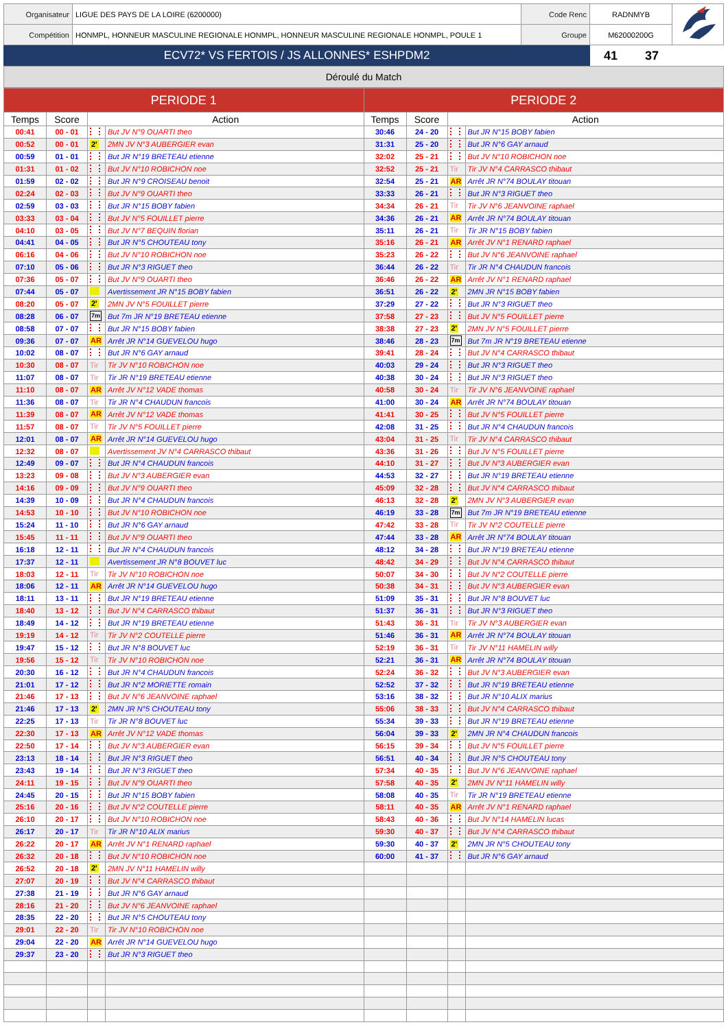| Organisateur | LIGUE DES PAYS DE LA LOIRE (6200000) | Code Renc | RADNMYB | |
| Compétition | HONMPL, HONNEUR MASCULINE REGIONALE HONMPL, HONNEUR MASCULINE REGIONALE HONMPL, POULE 1 | Groupe | M62000200G | |
| ECV72* VS FERTOIS / JS ALLONNES* ESHPDM2 | 41 | 37 | |
Déroulé du Match
| PERIODE 1 | | | | PERIODE 2 | | | |
| --- | --- | --- | --- | --- | --- | --- | --- |
| Temps | Score | Action | | Temps | Score | Action | |
| 00:41 | 00 - 01 | | But JV N°9 OUARTI theo | 30:46 | 24 - 20 | | But JR N°15 BOBY fabien |
| 00:52 | 00 - 01 | 2' | 2MN JV N°3 AUBERGIER evan | 31:31 | 25 - 20 | | But JR N°6 GAY arnaud |
| 00:59 | 01 - 01 | | But JR N°19 BRETEAU etienne | 32:02 | 25 - 21 | | But JV N°10 ROBICHON noe |
| 01:31 | 01 - 02 | | But JV N°10 ROBICHON noe | 32:52 | 25 - 21 | Tir | Tir JV N°4 CARRASCO thibaut |
| 01:59 | 02 - 02 | | But JR N°9 CROISEAU benoit | 32:54 | 25 - 21 | AR | Arrêt JR N°74 BOULAY titouan |
| 02:24 | 02 - 03 | | But JV N°9 OUARTI theo | 33:33 | 26 - 21 | | But JR N°3 RIGUET theo |
| 02:59 | 03 - 03 | | But JR N°15 BOBY fabien | 34:34 | 26 - 21 | Tir | Tir JV N°6 JEANVOINE raphael |
| 03:33 | 03 - 04 | | But JV N°5 FOUILLET pierre | 34:36 | 26 - 21 | AR | Arrêt JR N°74 BOULAY titouan |
| 04:10 | 03 - 05 | | But JV N°7 BEQUIN florian | 35:11 | 26 - 21 | Tir | Tir JR N°15 BOBY fabien |
| 04:41 | 04 - 05 | | But JR N°5 CHOUTEAU tony | 35:16 | 26 - 21 | AR | Arrêt JV N°1 RENARD raphael |
| 06:16 | 04 - 06 | | But JV N°10 ROBICHON noe | 35:23 | 26 - 22 | | But JV N°6 JEANVOINE raphael |
| 07:10 | 05 - 06 | | But JR N°3 RIGUET theo | 36:44 | 26 - 22 | Tir | Tir JR N°4 CHAUDUN francois |
| 07:36 | 05 - 07 | | But JV N°9 OUARTI theo | 36:46 | 26 - 22 | AR | Arrêt JV N°1 RENARD raphael |
| 07:44 | 05 - 07 | | Avertissement JR N°15 BOBY fabien | 36:51 | 26 - 22 | 2' | 2MN JR N°15 BOBY fabien |
| 08:20 | 05 - 07 | 2' | 2MN JV N°5 FOUILLET pierre | 37:29 | 27 - 22 | | But JR N°3 RIGUET theo |
| 08:28 | 06 - 07 | 7m | But 7m JR N°19 BRETEAU etienne | 37:58 | 27 - 23 | | But JV N°5 FOUILLET pierre |
| 08:58 | 07 - 07 | | But JR N°15 BOBY fabien | 38:38 | 27 - 23 | 2' | 2MN JV N°5 FOUILLET pierre |
| 09:36 | 07 - 07 | AR | Arrêt JR N°14 GUEVELOU hugo | 38:46 | 28 - 23 | 7m | But 7m JR N°19 BRETEAU etienne |
| 10:02 | 08 - 07 | | But JR N°6 GAY arnaud | 39:41 | 28 - 24 | | But JV N°4 CARRASCO thibaut |
| 10:30 | 08 - 07 | Tir | Tir JV N°10 ROBICHON noe | 40:03 | 29 - 24 | | But JR N°3 RIGUET theo |
| 11:07 | 08 - 07 | Tir | Tir JR N°19 BRETEAU etienne | 40:38 | 30 - 24 | | But JR N°3 RIGUET theo |
| 11:10 | 08 - 07 | AR | Arrêt JV N°12 VADE thomas | 40:58 | 30 - 24 | Tir | Tir JV N°6 JEANVOINE raphael |
| 11:36 | 08 - 07 | Tir | Tir JR N°4 CHAUDUN francois | 41:00 | 30 - 24 | AR | Arrêt JR N°74 BOULAY titouan |
| 11:39 | 08 - 07 | AR | Arrêt JV N°12 VADE thomas | 41:41 | 30 - 25 | | But JV N°5 FOUILLET pierre |
| 11:57 | 08 - 07 | Tir | Tir JV N°5 FOUILLET pierre | 42:08 | 31 - 25 | | But JR N°4 CHAUDUN francois |
| 12:01 | 08 - 07 | AR | Arrêt JR N°14 GUEVELOU hugo | 43:04 | 31 - 25 | Tir | Tir JV N°4 CARRASCO thibaut |
| 12:32 | 08 - 07 | | Avertissement JV N°4 CARRASCO thibaut | 43:36 | 31 - 26 | | But JV N°5 FOUILLET pierre |
| 12:49 | 09 - 07 | | But JR N°4 CHAUDUN francois | 44:10 | 31 - 27 | | But JV N°3 AUBERGIER evan |
| 13:23 | 09 - 08 | | But JV N°3 AUBERGIER evan | 44:53 | 32 - 27 | | But JR N°19 BRETEAU etienne |
| 14:16 | 09 - 09 | | But JV N°9 OUARTI theo | 45:09 | 32 - 28 | | But JV N°4 CARRASCO thibaut |
| 14:39 | 10 - 09 | | But JR N°4 CHAUDUN francois | 46:13 | 32 - 28 | 2' | 2MN JV N°3 AUBERGIER evan |
| 14:53 | 10 - 10 | | But JV N°10 ROBICHON noe | 46:19 | 33 - 28 | 7m | But 7m JR N°19 BRETEAU etienne |
| 15:24 | 11 - 10 | | But JR N°6 GAY arnaud | 47:42 | 33 - 28 | Tir | Tir JV N°2 COUTELLE pierre |
| 15:45 | 11 - 11 | | But JV N°9 OUARTI theo | 47:44 | 33 - 28 | AR | Arrêt JR N°74 BOULAY titouan |
| 16:18 | 12 - 11 | | But JR N°4 CHAUDUN francois | 48:12 | 34 - 28 | | But JR N°19 BRETEAU etienne |
| 17:37 | 12 - 11 | | Avertissement JR N°8 BOUVET luc | 48:42 | 34 - 29 | | But JV N°4 CARRASCO thibaut |
| 18:03 | 12 - 11 | Tir | Tir JV N°10 ROBICHON noe | 50:07 | 34 - 30 | | But JV N°2 COUTELLE pierre |
| 18:06 | 12 - 11 | AR | Arrêt JR N°14 GUEVELOU hugo | 50:38 | 34 - 31 | | But JV N°3 AUBERGIER evan |
| 18:11 | 13 - 11 | | But JR N°19 BRETEAU etienne | 51:09 | 35 - 31 | | But JR N°8 BOUVET luc |
| 18:40 | 13 - 12 | | But JV N°4 CARRASCO thibaut | 51:37 | 36 - 31 | | But JR N°3 RIGUET theo |
| 18:49 | 14 - 12 | | But JR N°19 BRETEAU etienne | 51:43 | 36 - 31 | Tir | Tir JV N°3 AUBERGIER evan |
| 19:19 | 14 - 12 | Tir | Tir JV N°2 COUTELLE pierre | 51:46 | 36 - 31 | AR | Arrêt JR N°74 BOULAY titouan |
| 19:47 | 15 - 12 | | But JR N°8 BOUVET luc | 52:19 | 36 - 31 | Tir | Tir JV N°11 HAMELIN willy |
| 19:56 | 15 - 12 | Tir | Tir JV N°10 ROBICHON noe | 52:21 | 36 - 31 | AR | Arrêt JR N°74 BOULAY titouan |
| 20:30 | 16 - 12 | | But JR N°4 CHAUDUN francois | 52:24 | 36 - 32 | | But JV N°3 AUBERGIER evan |
| 21:01 | 17 - 12 | | But JR N°2 MORIETTE romain | 52:52 | 37 - 32 | | But JR N°19 BRETEAU etienne |
| 21:46 | 17 - 13 | | But JV N°6 JEANVOINE raphael | 53:16 | 38 - 32 | | But JR N°10 ALIX marius |
| 21:46 | 17 - 13 | 2' | 2MN JR N°5 CHOUTEAU tony | 55:06 | 38 - 33 | | But JV N°4 CARRASCO thibaut |
| 22:25 | 17 - 13 | Tir | Tir JR N°8 BOUVET luc | 55:34 | 39 - 33 | | But JR N°19 BRETEAU etienne |
| 22:30 | 17 - 13 | AR | Arrêt JV N°12 VADE thomas | 56:04 | 39 - 33 | 2' | 2MN JR N°4 CHAUDUN francois |
| 22:50 | 17 - 14 | | But JV N°3 AUBERGIER evan | 56:15 | 39 - 34 | | But JV N°5 FOUILLET pierre |
| 23:13 | 18 - 14 | | But JR N°3 RIGUET theo | 56:51 | 40 - 34 | | But JR N°5 CHOUTEAU tony |
| 23:43 | 19 - 14 | | But JR N°3 RIGUET theo | 57:34 | 40 - 35 | | But JV N°6 JEANVOINE raphael |
| 24:11 | 19 - 15 | | But JV N°9 OUARTI theo | 57:58 | 40 - 35 | 2' | 2MN JV N°11 HAMELIN willy |
| 24:45 | 20 - 15 | | But JR N°15 BOBY fabien | 58:08 | 40 - 35 | Tir | Tir JR N°19 BRETEAU etienne |
| 25:16 | 20 - 16 | | But JV N°2 COUTELLE pierre | 58:11 | 40 - 35 | AR | Arrêt JV N°1 RENARD raphael |
| 26:10 | 20 - 17 | | But JV N°10 ROBICHON noe | 58:43 | 40 - 36 | | But JV N°14 HAMELIN lucas |
| 26:17 | 20 - 17 | Tir | Tir JR N°10 ALIX marius | 59:30 | 40 - 37 | | But JV N°4 CARRASCO thibaut |
| 26:22 | 20 - 17 | AR | Arrêt JV N°1 RENARD raphael | 59:30 | 40 - 37 | 2' | 2MN JR N°5 CHOUTEAU tony |
| 26:32 | 20 - 18 | | But JV N°10 ROBICHON noe | 60:00 | 41 - 37 | | But JR N°6 GAY arnaud |
| 26:52 | 20 - 18 | 2' | 2MN JV N°11 HAMELIN willy | | | | |
| 27:07 | 20 - 19 | | But JV N°4 CARRASCO thibaut | | | | |
| 27:38 | 21 - 19 | | But JR N°6 GAY arnaud | | | | |
| 28:16 | 21 - 20 | | But JV N°6 JEANVOINE raphael | | | | |
| 28:35 | 22 - 20 | | But JR N°5 CHOUTEAU tony | | | | |
| 29:01 | 22 - 20 | Tir | Tir JV N°10 ROBICHON noe | | | | |
| 29:04 | 22 - 20 | AR | Arrêt JR N°14 GUEVELOU hugo | | | | |
| 29:37 | 23 - 20 | | But JR N°3 RIGUET theo | | | | |